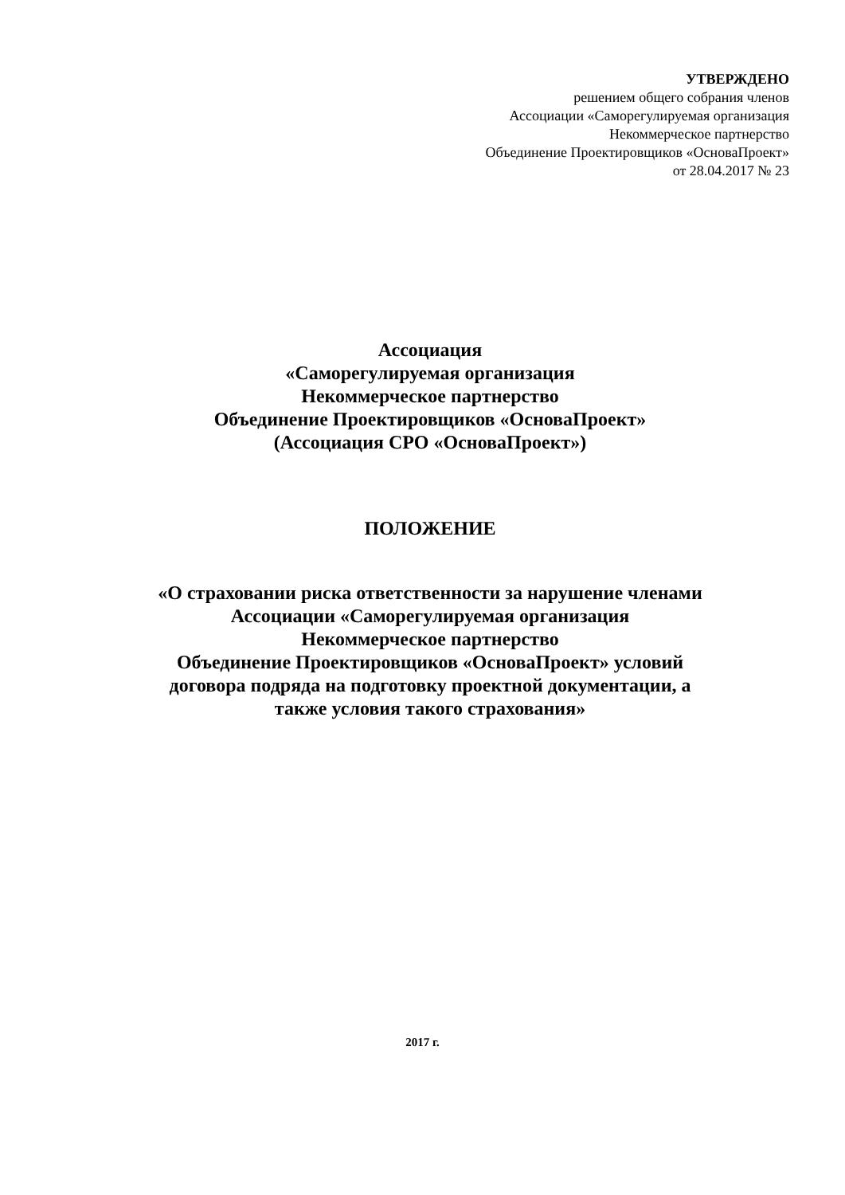УТВЕРЖДЕНО
решением общего собрания членов
Ассоциации «Саморегулируемая организация
Некоммерческое партнерство
Объединение Проектировщиков «ОсноваПроект»
от 28.04.2017 № 23
Ассоциация
«Саморегулируемая организация
Некоммерческое партнерство
Объединение Проектировщиков «ОсноваПроект»
(Ассоциация СРО «ОсноваПроект»)
ПОЛОЖЕНИЕ
«О страховании риска ответственности за нарушение членами
Ассоциации «Саморегулируемая организация
Некоммерческое партнерство
Объединение Проектировщиков «ОсноваПроект» условий
договора подряда на подготовку проектной документации, а
также условия такого страхования»
2017 г.